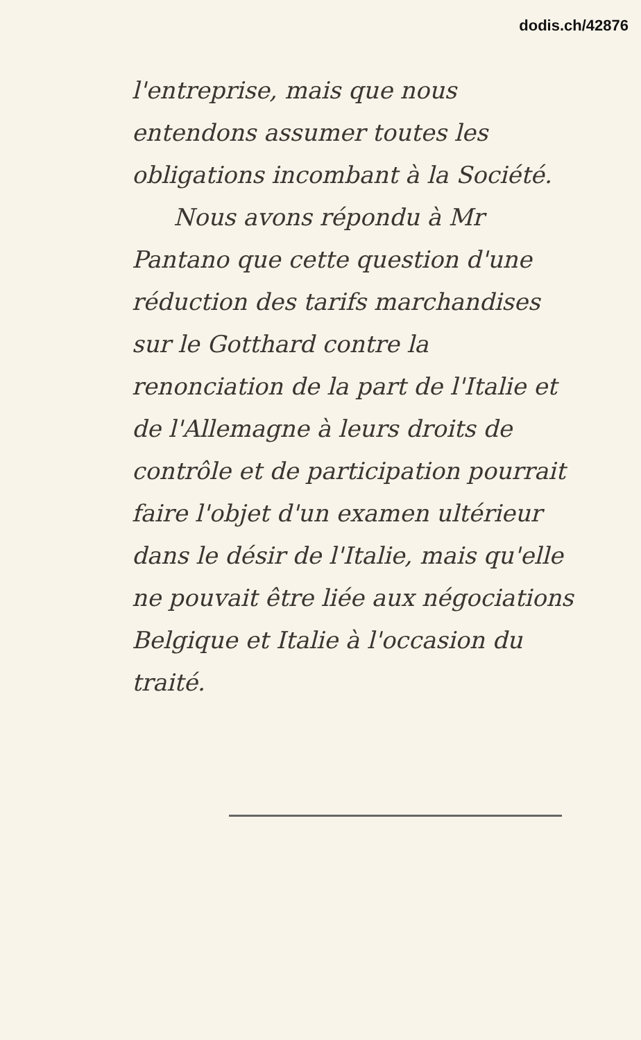dodis.ch/42876
l'entreprise, mais que nous entendons assumer toutes les obligations incombant à la Société.
Nous avons répondu à Mr Pantano que cette question d'une réduction des tarifs marchandises sur le Gotthard contre la renonciation de la part de l'Italie et de l'Allemagne à leurs droits de contrôle et de participation pourrait faire l'objet d'un examen ultérieur dans le désir de l'Italie, mais qu'elle ne pouvait être liée aux négociations Belgique et Italie à l'occasion du traité.